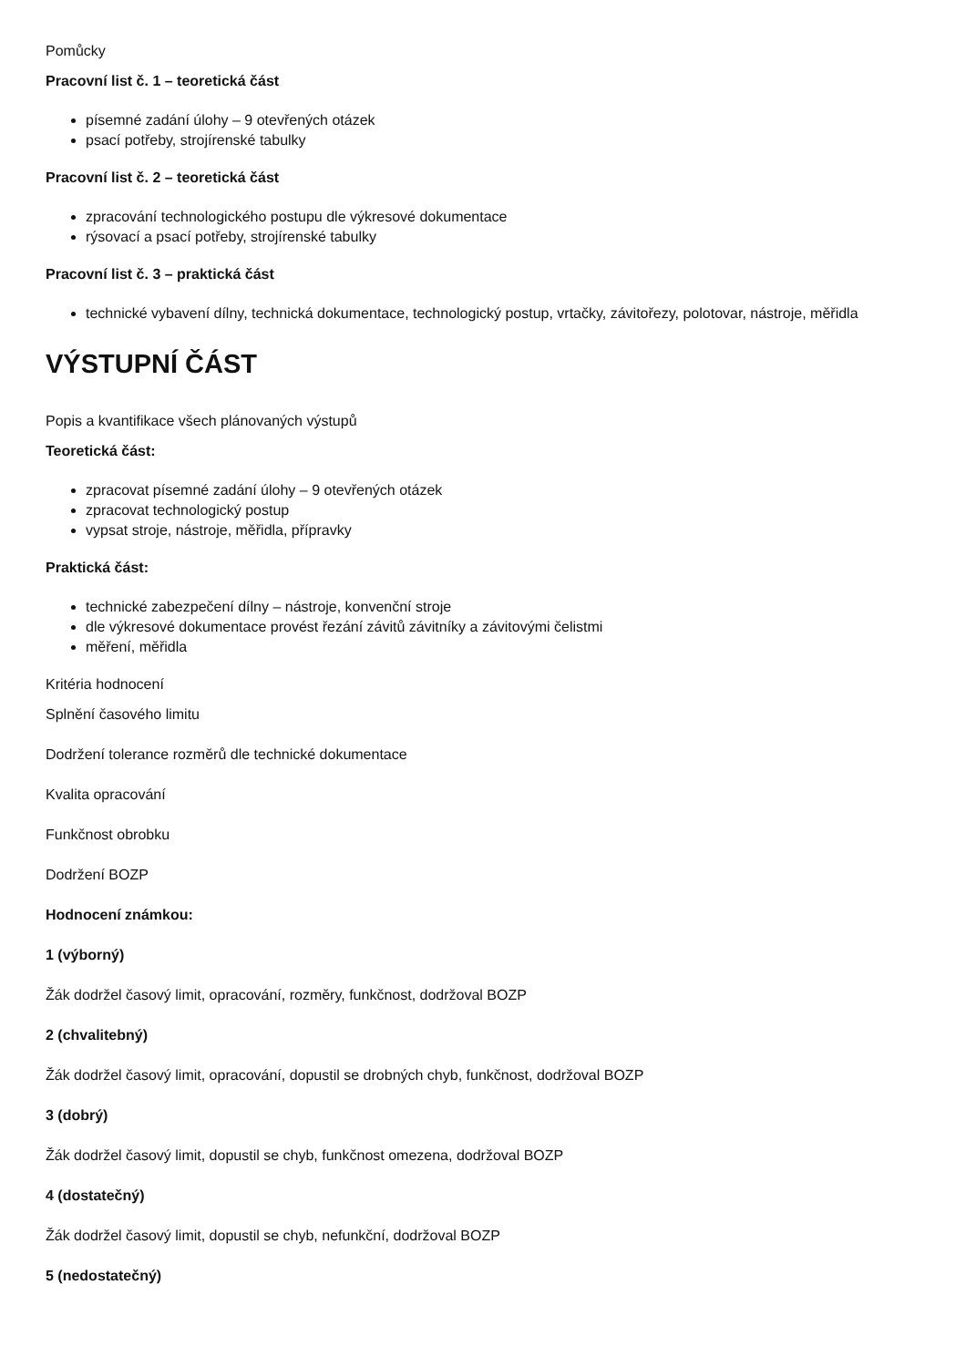Pomůcky
Pracovní list č. 1 – teoretická část
písemné zadání úlohy – 9 otevřených otázek
psací potřeby, strojírenské tabulky
Pracovní list č. 2 – teoretická část
zpracování technologického postupu dle výkresové dokumentace
rýsovací a psací potřeby, strojírenské tabulky
Pracovní list č. 3 – praktická část
technické vybavení dílny, technická dokumentace, technologický postup, vrtačky, závitořezy, polotovar, nástroje, měřidla
VÝSTUPNÍ ČÁST
Popis a kvantifikace všech plánovaných výstupů
Teoretická část:
zpracovat písemné zadání úlohy – 9 otevřených otázek
zpracovat technologický postup
vypsat stroje, nástroje, měřidla, přípravky
Praktická část:
technické zabezpečení dílny – nástroje, konvenční stroje
dle výkresové dokumentace provést řezání závitů závitníky a závitovými čelistmi
měření, měřidla
Kritéria hodnocení
Splnění časového limitu
Dodržení tolerance rozměrů dle technické dokumentace
Kvalita opracování
Funkčnost obrobku
Dodržení BOZP
Hodnocení známkou:
1 (výborný)
Žák dodržel časový limit, opracování, rozměry, funkčnost, dodržoval BOZP
2 (chvalitebný)
Žák dodržel časový limit, opracování, dopustil se drobných chyb, funkčnost, dodržoval BOZP
3 (dobrý)
Žák dodržel časový limit, dopustil se chyb, funkčnost omezena, dodržoval BOZP
4 (dostatečný)
Žák dodržel časový limit, dopustil se chyb, nefunkční, dodržoval BOZP
5 (nedostatečný)